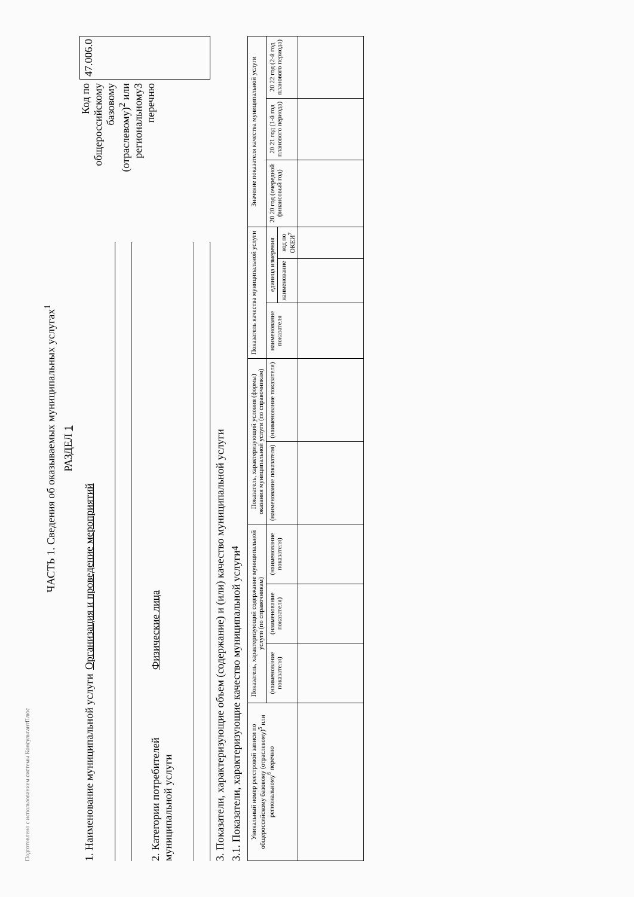Подготовлено с использованием системы КонсультантПлюс
ЧАСТЬ 1. Сведения об оказываемых муниципальных услугах<sup>1</sup>
РАЗДЕЛ 1
1. Наименование муниципальной услуги Организация и проведение мероприятий
2. Категории потребителей муниципальной услуги Физические лица
Код по
общероссийскому
базовому
(отраслевому)<sup>2</sup> или
региональному3
перечню
47.006.0
3. Показатели, характеризующие объем (содержание) и (или) качество муниципальной услуги
3.1. Показатели, характеризующие качество муниципальной услуги<sup>4</sup>
| Уникальный номер реестровой записи по общероссийскому базовому (отраслевому)<sup>5</sup> или региональному<sup>6</sup> перечню | Показатель, характеризующий содержание муниципальной услуги (по справочникам) | | | Показатель, характеризующий условия (формы) оказания муниципальной услуги (по справочникам) | | Показатель качества муниципальной услуги | | | Значение показателя качества муниципальной услуги | | |
| --- | --- | --- | --- | --- | --- | --- | --- | --- | --- | --- | --- |
| | (наименование показателя) | (наименование показателя) | (наименование показателя) | (наименование показателя) | (наименование показателя) | наименование показателя | единица измерения | | 20 20 год (очередной финансовый год) | 20 21 год (1-й год планового периода) | 20 22 год (2-й год планового периода) |
| | | | | | | | наименование | код по ОКЕИ<sup>7</sup> | | | |